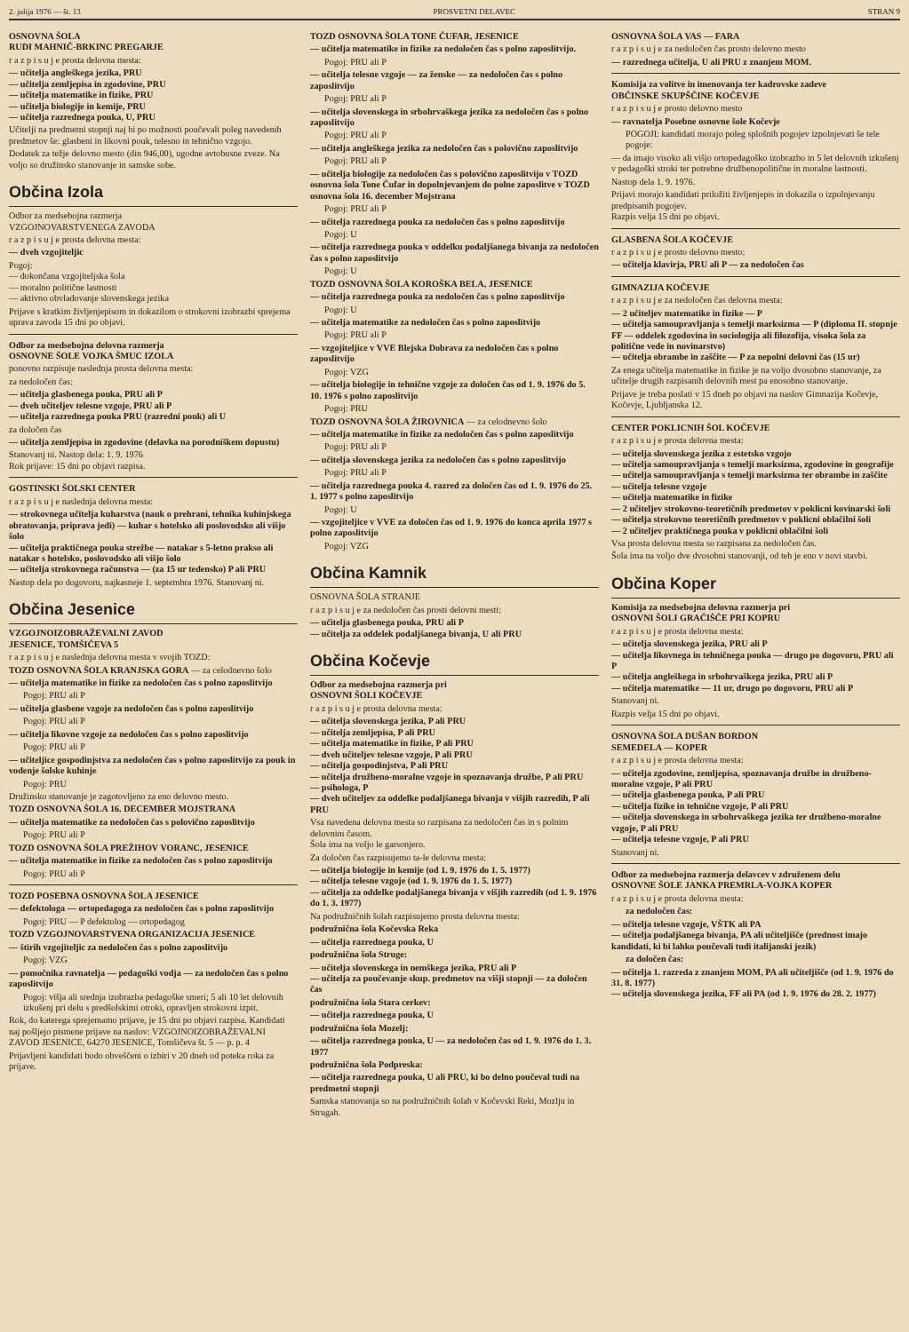2. julija 1976 — št. 13 PROSVETNI DELAVEC STRAN 9
OSNOVNA ŠOLA
RUDI MAHNIČ-BRKINC PREGARJE
r a z p i s u j e prosta delovna mesta:
— učitelja angleškega jezika, PRU
— učitelja zemljepisa in zgodovine, PRU
— učitelja matematike in fizike, PRU
— učitelja biologije in kemije, PRU
— učitelja razrednega pouka, U, PRU
Učitelji na predmetni stopnji naj bi po možnosti poučevali poleg navedenih predmetov še: glasbeni in likovni pouk, telesno in tehnično vzgojo.
Dodatek za težje delovno mesto (din 946,00), ugodne avtobusne zveze. Na voljo so družinsko stanovanje in samske sobe.
Občina Izola
Odbor za medsebojna razmerja
VZGOJNOVARSTVENEGA ZAVODA
r a z p i s u j e prosta delovna mesta:
— dveh vzgojiteljic
Pogoj:
— dokončana vzgojiteljska šola
— moralno politične lastnosti
— aktivno obvladovanje slovenskega jezika
Prijave s kratkim življenjepisom in dokazilom o strokovni izobrazbi sprejema uprava zavoda 15 dni po objavi.
Odbor za medsebojna delovna razmerja
OSNOVNE ŠOLE VOJKA ŠMUC IZOLA
ponovno razpisuje naslednja prosta delovna mesta:
za nedoločen čas:
— učitelja glasbenega pouka, PRU ali P
— dveh učiteljev telesne vzgoje, PRU ali P
— učitelja razrednega pouka PRU (razredni pouk) ali U
za določen čas
— učitelja zemljepisa in zgodovine (delavka na porodniškem dopustu)
Stanovanj ni. Nastop dela: 1. 9. 1976
Rok prijave: 15 dni po objavi razpisa.
GOSTINSKI ŠOLSKI CENTER
r a z p i s u j e naslednja delovna mesta:
— strokovnega učitelja kuharstva (nauk o prehrani, tehnika kuhinjskega obratovanja, priprava jedi) — kuhar s hotelsko ali poslovodsko ali višjo šolo
— učitelja praktičnega pouka strežbe — natakar s 5-letno prakso ali natakar s hotelsko, poslovodsko ali višjo šolo
— učitelja strokovnega računstva — (za 15 ur tedensko) P ali PRU
Nastop dela po dogovoru, najkasneje 1. septembra 1976. Stanovanj ni.
Občina Jesenice
VZGOJNOIZOBRAŽEVALNI ZAVOD
JESENICE, TOMŠIČEVA 5
r a z p i s u j e naslednja delovna mesta v svojih TOZD:
TOZD OSNOVNA ŠOLA KRANJSKA GORA — za celodnevno šolo
— učitelja matematike in fizike za nedoločen čas s polno zaposlitvijo
Pogoj: PRU ali P
— učitelja glasbene vzgoje za nedoločen čas s polno zaposlitvijo
Pogoj: PRU ali P
— učitelja likovne vzgoje za nedoločen čas s polno zaposlitvijo
Pogoj: PRU ali P
— učiteljice gospodinjstva za nedoločen čas s polno zaposlitvijo za pouk in vodenje šolske kuhinje
Pogoj: PRU
Družinsko stanovanje je zagotovljeno za eno delovno mesto.
TOZD OSNOVNA ŠOLA 16. DECEMBER MOJSTRANA
— učitelja matematike za nedoločen čas s polovično zaposlitvijo
Pogoj: PRU ali P
TOZD OSNOVNA ŠOLA PREŽIHOV VORANC, JESENICE
— učitelja matematike in fizike za nedoločen čas s polno zaposlitvijo
Pogoj: PRU ali P
TOZD POSEBNA OSNOVNA ŠOLA JESENICE
— defektologa — ortopedagoga za nedoločen čas s polno zaposlitvijo
Pogoj: PRU — P defektolog — ortopedagog
TOZD VZGOJNOVARSTVENA ORGANIZACIJA JESENICE
— štirih vzgojiteljic za nedoločen čas s polno zaposlitvijo
Pogoj: VZG
— pomočnika ravnatelja — pedagoški vodja — za nedoločen čas s polno zaposlitvijo
Pogoj: višja ali srednja izobrazba pedagoške smeri; 5 ali 10 let delovnih izkušenj pri delu s predšolskimi otroki, opravljen strokovni izpit.
Rok, do katerega sprejemamo prijave, je 15 dni po objavi razpisa. Kandidati naj pošljejo pismene prijave na naslov: VZGOJNOIZOBRAŽEVALNI ZAVOD JESENICE, 64270 JESENICE, Tomšičeva št. 5 — p. p. 4
Prijavljeni kandidati bodo obveščeni o izbiri v 20 dneh od poteka roka za prijave.
TOZD OSNOVNA ŠOLA TONE ČUFAR, JESENICE
— učitelja matematike in fizike za nedoločen čas s polno zaposlitvijo.
Pogoj: PRU ali P
— učitelja telesne vzgoje — za ženske — za nedoločen čas s polno zaposlitvijo
Pogoj: PRU ali P
— učitelja slovenskega in srbohrvaškega jezika za nedoločen čas s polno zaposlitvijo
Pogoj: PRU ali P
— učitelja angleškega jezika za nedoločen čas s polovično zaposlitvijo
Pogoj: PRU ali P
— učitelja biologije za nedoločen čas s polovično zaposlitvijo v TOZD osnovna šola Tone Čufar in dopolnjevanjem do polne zaposlitve v TOZD osnovna šola 16. december Mojstrana
Pogoj: PRU ali P
— učitelja razrednega pouka za nedoločen čas s polno zaposlitvijo
Pogoj: U
— učitelja razrednega pouka v oddelku podaljšanega bivanja za nedoločen čas s polno zaposlitvijo
Pogoj: U
TOZD OSNOVNA ŠOLA KOROŠKA BELA, JESENICE
— učitelja razrednega pouka za nedoločen čas s polno zaposlitvijo
Pogoj: U
— učitelja matematike za nedoločen čas s polno zaposlitvijo
Pogoj: PRU ali P
— vzgojiteljice v VVE Blejska Dobrava za nedoločen čas s polno zaposlitvijo
Pogoj: VZG
— učitelja biologije in tehnične vzgoje za določen čas od 1. 9. 1976 do 5. 10. 1976 s polno zaposlitvijo
Pogoj: PRU
TOZD OSNOVNA ŠOLA ŽIROVNICA — za celodnevno šolo
— učitelja matematike in fizike za nedoločen čas s polno zaposlitvijo
Pogoj: PRU ali P
— učitelja slovenskega jezika za nedoločen čas s polno zaposlitvijo
Pogoj: PRU ali P
— učitelja razrednega pouka 4. razred za določen čas od 1. 9. 1976 do 25. 1. 1977 s polno zaposlitvijo
Pogoj: U
— vzgojiteljice v VVE za določen čas od 1. 9. 1976 do konca aprila 1977 s polno zaposlitvijo
Pogoj: VZG
Občina Kamnik
OSNOVNA ŠOLA STRANJE
r a z p i s u j e za nedoločen čas prosti delovni mesti:
— učitelja glasbenega pouka, PRU ali P
— učitelja za oddelek podaljšanega bivanja, U ali PRU
Občina Kočevje
Odbor za medsebojna razmerja pri
OSNOVNI ŠOLI KOČEVJE
r a z p i s u j e prosta delovna mesta:
— učitelja slovenskega jezika, P ali PRU
— učitelja zemljepisa, P ali PRU
— učitelja matematike in fizike, P ali PRU
— dveh učiteljev telesne vzgoje, P ali PRU
— učitelja gospodinjstva, P ali PRU
— učitelja družbeno-moralne vzgoje in spoznavanja družbe, P ali PRU
— psihologa, P
— dveh učiteljev za oddelke podaljšanega bivanja v višjih razredih, P ali PRU
Vsa navedena delovna mesta so razpisana za nedoločen čas in s polnim delovnim časom.
Šola ima na voljo le garsonjero.
Za določen čas razpisujemo ta-le delovna mesta:
— učitelja biologije in kemije (od 1. 9. 1976 do 1. 5. 1977)
— učitelja telesne vzgoje (od 1. 9. 1976 do 1. 5. 1977)
— učitelja za oddelke podaljšanega bivanja v višjih razredih (od 1. 9. 1976 do 1. 3. 1977)
Na podružničnih šolah razpisujemo prosta delovna mesta:
podružnična šola Kočevska Reka
— učitelja razrednega pouka, U
podružnična šola Struge:
— učitelja slovenskega in nemškega jezika, PRU ali P
— učitelja za poučevanje skup. predmetov na višji stopnji — za določen čas
podružnična šola Stara cerkev:
— učitelja razrednega pouka, U
podružnična šola Mozelj:
— učitelja razrednega pouka, U — za nedoločen čas od 1. 9. 1976 do 1. 3. 1977
podružnična šola Podpreska:
— učitelja razrednega pouka, U ali PRU, ki bo delno poučeval tudi na predmetni stopnji
Samska stanovanja so na podružničnih šolah v Kočevski Reki, Mozlju in Strugah.
OSNOVNA ŠOLA VAS — FARA
r a z p i s u j e za nedoločen čas prosto delovno mesto
— razrednega učitelja, U ali PRU z znanjem MOM.
Komisija za volitve in imenovanja ter kadrovske zadeve
OBČINSKE SKUPŠČINE KOČEVJE
r a z p i s u j e prosto delovno mesto
— ravnatelja Posebne osnovne šole Kočevje
POGOJI: kandidati morajo poleg splošnih pogojev izpolnjevati še tele pogoje:
— da imajo visoko ali višjo ortopedagoško izobrazbo in 5 let delovnih izkušenj v pedagoški stroki ter potrebne družbenopolitične in moralne lastnosti.
Nastop dela 1. 9. 1976.
Prijavi morajo kandidati priložiti življenjepis in dokazila o izpolnjevanju predpisanih pogojev.
Razpis velja 15 dni po objavi.
GLASBENA ŠOLA KOČEVJE
r a z p i s u j e prosto delovno mesto:
— učitelja klavirja, PRU ali P — za nedoločen čas
GIMNAZIJA KOČEVJE
r a z p i s u j e za nedoločen čas delovna mesta:
— 2 učiteljev matematike in fizike — P
— učitelja samoupravljanja s temelji marksizma — P (diploma II. stopnje FF — oddelek zgodovina in sociologija ali filozofija, visoka šola za politične vede in novinarstvo)
— učitelja obrambe in zaščite — P za nepolni delovni čas (15 ur)
Za enega učitelja matematike in fizike je na voljo dvosobno stanovanje, za učitelje drugih razpisanih delovnih mest pa enosobno stanovanje.
Prijave je treba poslati v 15 dneh po objavi na naslov Gimnazija Kočevje, Kočevje, Ljubljanska 12.
CENTER POKLICNIH ŠOL KOČEVJE
r a z p i s u j e prosta delovna mesta:
— učitelja slovenskega jezika z estetsko vzgojo
— učitelja samoupravljanja s temelji marksizma, zgodovine in geografije
— učitelja samoupravljanja s temelji marksizma ter obrambe in zaščite
— učitelja telesne vzgoje
— učitelja matematike in fizike
— 2 učiteljev strokovno-teoretičnih predmetov v poklicni kovinarski šoli
— učitelja strokovno teoretičnih predmetov v poklicni oblačilni šoli
— 2 učiteljev praktičnega pouka v poklicni oblačilni šoli
Vsa prosta delovna mesta so razpisana za nedoločen čas.
Šola ima na voljo dve dvosobni stanovanji, od teh je eno v novi stavbi.
Občina Koper
Komisija za medsebojna delovna razmerja pri
OSNOVNI ŠOLI GRAČIŠČE PRI KOPRU
r a z p i s u j e prosta delovna mesta:
— učitelja slovenskega jezika, PRU ali P
— učitelja likovnega in tehničnega pouka — drugo po dogovoru, PRU ali P
— učitelja angleškega in srbohrvaškega jezika, PRU ali P
— učitelja matematike — 11 ur, drugo po dogovoru, PRU ali P
Stanovanj ni.
Razpis velja 15 dni po objavi.
OSNOVNA ŠOLA DUŠAN BORDON
SEMEDELA — KOPER
r a z p i s u j e prosta delovna mesta:
— učitelja zgodovine, zemljepisa, spoznavanja družbe in družbeno-moralne vzgoje, P ali PRU
— učitelja glasbenega pouka, P ali PRU
— učitelja fizike in tehnične vzgoje, P ali PRU
— učitelja slovenskega in srbohrvaškega jezika ter družbeno-moralne vzgoje, P ali PRU
— učitelja telesne vzgoje, P ali PRU
Stanovanj ni.
Odbor za medsebojna razmerja delavcev v združenem delu
OSNOVNE ŠOLE JANKA PREMRLA-VOJKA KOPER
r a z p i s u j e prosta delovna mesta:
za nedoločen čas:
— učitelja telesne vzgoje, VŠTK ali PA
— učitelja podaljšanega bivanja, PA ali učiteljišče (prednost imajo kandidati, ki bi lahko poučevali tudi italijanski jezik)
za določen čas:
— učitelja 1. razreda z znanjem MOM, PA ali učiteljišče (od 1. 9. 1976 do 31. 8. 1977)
— učitelja slovenskega jezika, FF ali PA (od 1. 9. 1976 do 28. 2. 1977)